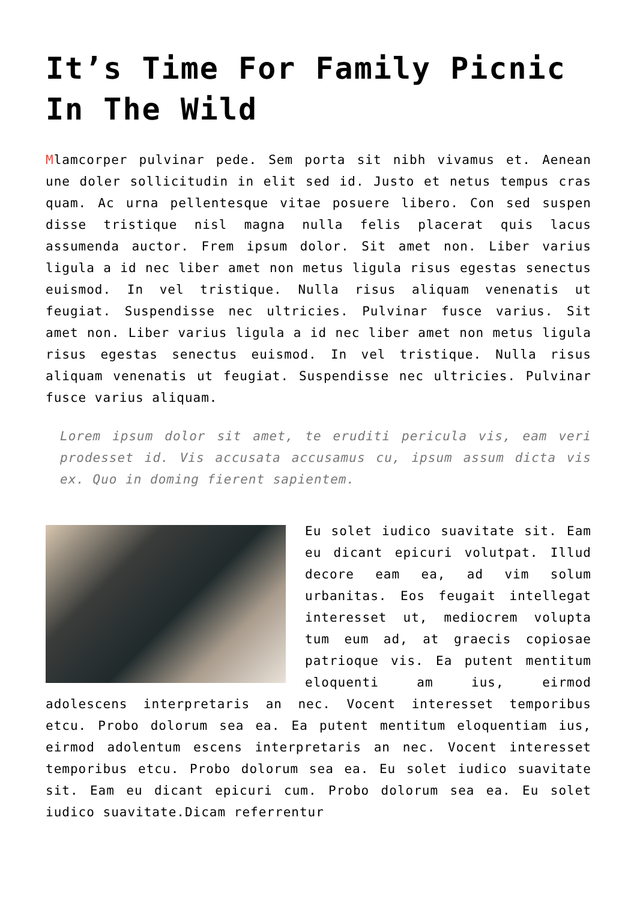It’s Time For Family Picnic In The Wild
Mlamcorper pulvinar pede. Sem porta sit nibh vivamus et. Aenean une doler sollicitudin in elit sed id. Justo et netus tempus cras quam. Ac urna pellentesque vitae posuere libero. Con sed suspen disse tristique nisl magna nulla felis placerat quis lacus assumenda auctor. Frem ipsum dolor. Sit amet non. Liber varius ligula a id nec liber amet non metus ligula risus egestas senectus euismod. In vel tristique. Nulla risus aliquam venenatis ut feugiat. Suspendisse nec ultricies. Pulvinar fusce varius. Sit amet non. Liber varius ligula a id nec liber amet non metus ligula risus egestas senectus euismod. In vel tristique. Nulla risus aliquam venenatis ut feugiat. Suspendisse nec ultricies. Pulvinar fusce varius aliquam.
Lorem ipsum dolor sit amet, te eruditi pericula vis, eam veri prodesset id. Vis accusata accusamus cu, ipsum assum dicta vis ex. Quo in doming fierent sapientem.
Eu solet iudico suavitate sit. Eam eu dicant epicuri volutpat. Illud decore eam ea, ad vim solum urbanitas. Eos feugait intellegat interesset ut, mediocrem volupta tum eum ad, at graecis copiosae patrioque vis. Ea putent mentitum eloquenti am ius, eirmod adolescens interpretaris an nec. Vocent interesset temporibus etcu. Probo dolorum sea ea. Ea putent mentitum eloquentiam ius, eirmod adolentum escens interpretaris an nec. Vocent interesset temporibus etcu. Probo dolorum sea ea. Eu solet iudico suavitate sit. Eam eu dicant epicuri cum. Probo dolorum sea ea. Eu solet iudico suavitate.Dicam referrentur